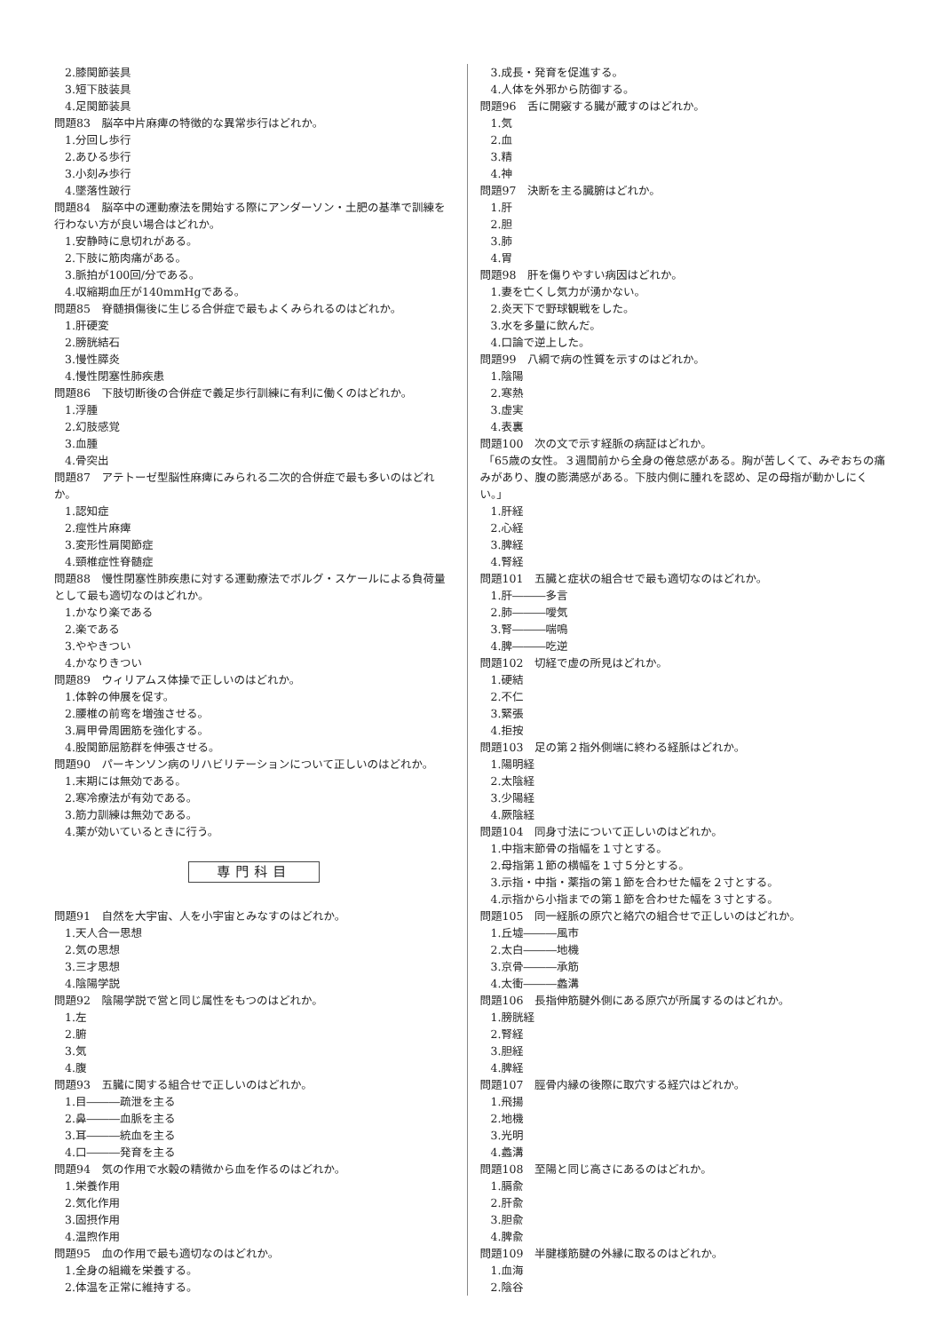2.膝関節装具
3.短下肢装具
4.足関節装具
問題83　脳卒中片麻痺の特徴的な異常歩行はどれか。
1.分回し歩行
2.あひる歩行
3.小刻み歩行
4.墜落性跛行
問題84　脳卒中の運動療法を開始する際にアンダーソン・土肥の基準で訓練を行わない方が良い場合はどれか。
1.安静時に息切れがある。
2.下肢に筋肉痛がある。
3.脈拍が100回/分である。
4.収縮期血圧が140mmHgである。
問題85　脊髄損傷後に生じる合併症で最もよくみられるのはどれか。
1.肝硬変
2.膀胱結石
3.慢性膵炎
4.慢性閉塞性肺疾患
問題86　下肢切断後の合併症で義足歩行訓練に有利に働くのはどれか。
1.浮腫
2.幻肢感覚
3.血腫
4.骨突出
問題87　アテトーゼ型脳性麻痺にみられる二次的合併症で最も多いのはどれか。
1.認知症
2.痙性片麻痺
3.変形性肩関節症
4.頸椎症性脊髄症
問題88　慢性閉塞性肺疾患に対する運動療法でボルグ・スケールによる負荷量として最も適切なのはどれか。
1.かなり楽である
2.楽である
3.ややきつい
4.かなりきつい
問題89　ウィリアムス体操で正しいのはどれか。
1.体幹の伸展を促す。
2.腰椎の前弯を増強させる。
3.肩甲骨周囲筋を強化する。
4.股関節屈筋群を伸張させる。
問題90　パーキンソン病のリハビリテーションについて正しいのはどれか。
1.末期には無効である。
2.寒冷療法が有効である。
3.筋力訓練は無効である。
4.薬が効いているときに行う。
専門科目
問題91　自然を大宇宙、人を小宇宙とみなすのはどれか。
1.天人合一思想
2.気の思想
3.三才思想
4.陰陽学説
問題92　陰陽学説で営と同じ属性をもつのはどれか。
1.左
2.腑
3.気
4.腹
問題93　五臓に関する組合せで正しいのはどれか。
1.目―――疏泄を主る
2.鼻―――血脈を主る
3.耳―――統血を主る
4.口―――発育を主る
問題94　気の作用で水穀の精微から血を作るのはどれか。
1.栄養作用
2.気化作用
3.固摂作用
4.温煦作用
問題95　血の作用で最も適切なのはどれか。
1.全身の組織を栄養する。
2.体温を正常に維持する。
3.成長・発育を促進する。
4.人体を外邪から防御する。
問題96　舌に開竅する臓が蔵すのはどれか。
1.気
2.血
3.精
4.神
問題97　決断を主る臓腑はどれか。
1.肝
2.胆
3.肺
4.胃
問題98　肝を傷りやすい病因はどれか。
1.妻を亡くし気力が湧かない。
2.炎天下で野球観戦をした。
3.水を多量に飲んだ。
4.口論で逆上した。
問題99　八綱で病の性質を示すのはどれか。
1.陰陽
2.寒熱
3.虚実
4.表裏
問題100　次の文で示す経脈の病証はどれか。
「65歳の女性。３週間前から全身の倦怠感がある。胸が苦しくて、みぞおちの痛みがあり、腹の膨満感がある。下肢内側に腫れを認め、足の母指が動かしにくい。」
1.肝経
2.心経
3.脾経
4.腎経
問題101　五臓と症状の組合せで最も適切なのはどれか。
1.肝―――多言
2.肺―――噯気
3.腎―――喘鳴
4.脾―――吃逆
問題102　切経で虚の所見はどれか。
1.硬結
2.不仁
3.緊張
4.拒按
問題103　足の第２指外側端に終わる経脈はどれか。
1.陽明経
2.太陰経
3.少陽経
4.厥陰経
問題104　同身寸法について正しいのはどれか。
1.中指末節骨の指幅を１寸とする。
2.母指第１節の横幅を１寸５分とする。
3.示指・中指・薬指の第１節を合わせた幅を２寸とする。
4.示指から小指までの第１節を合わせた幅を３寸とする。
問題105　同一経脈の原穴と絡穴の組合せで正しいのはどれか。
1.丘墟―――風市
2.太白―――地機
3.京骨―――承筋
4.太衝―――蠡溝
問題106　長指伸筋腱外側にある原穴が所属するのはどれか。
1.膀胱経
2.腎経
3.胆経
4.脾経
問題107　脛骨内縁の後際に取穴する経穴はどれか。
1.飛揚
2.地機
3.光明
4.蠡溝
問題108　至陽と同じ高さにあるのはどれか。
1.膈兪
2.肝兪
3.胆兪
4.脾兪
問題109　半腱様筋腱の外縁に取るのはどれか。
1.血海
2.陰谷